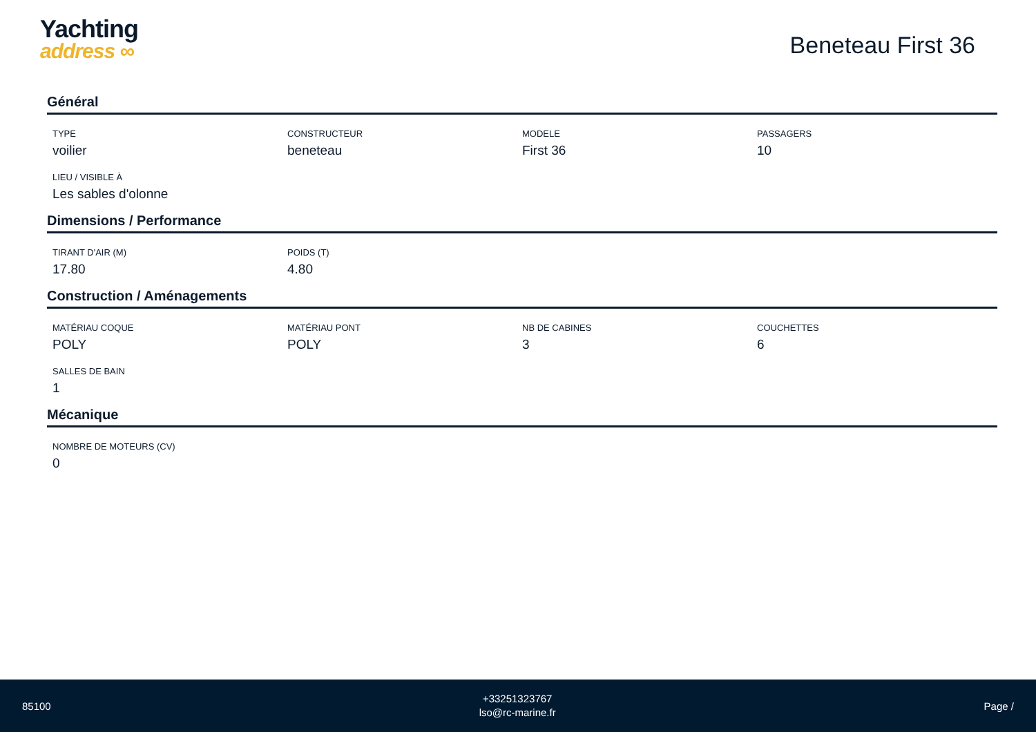Yachting
address ∞
Beneteau First 36
Général
TYPE
voilier
CONSTRUCTEUR
beneteau
MODELE
First 36
PASSAGERS
10
LIEU / VISIBLE À
Les sables d'olonne
Dimensions / Performance
TIRANT D'AIR (M)
17.80
POIDS (T)
4.80
Construction / Aménagements
MATÉRIAU COQUE
POLY
MATÉRIAU PONT
POLY
NB DE CABINES
3
COUCHETTES
6
SALLES DE BAIN
1
Mécanique
NOMBRE DE MOTEURS (CV)
0
85100
+33251323767
lso@rc-marine.fr
Page /